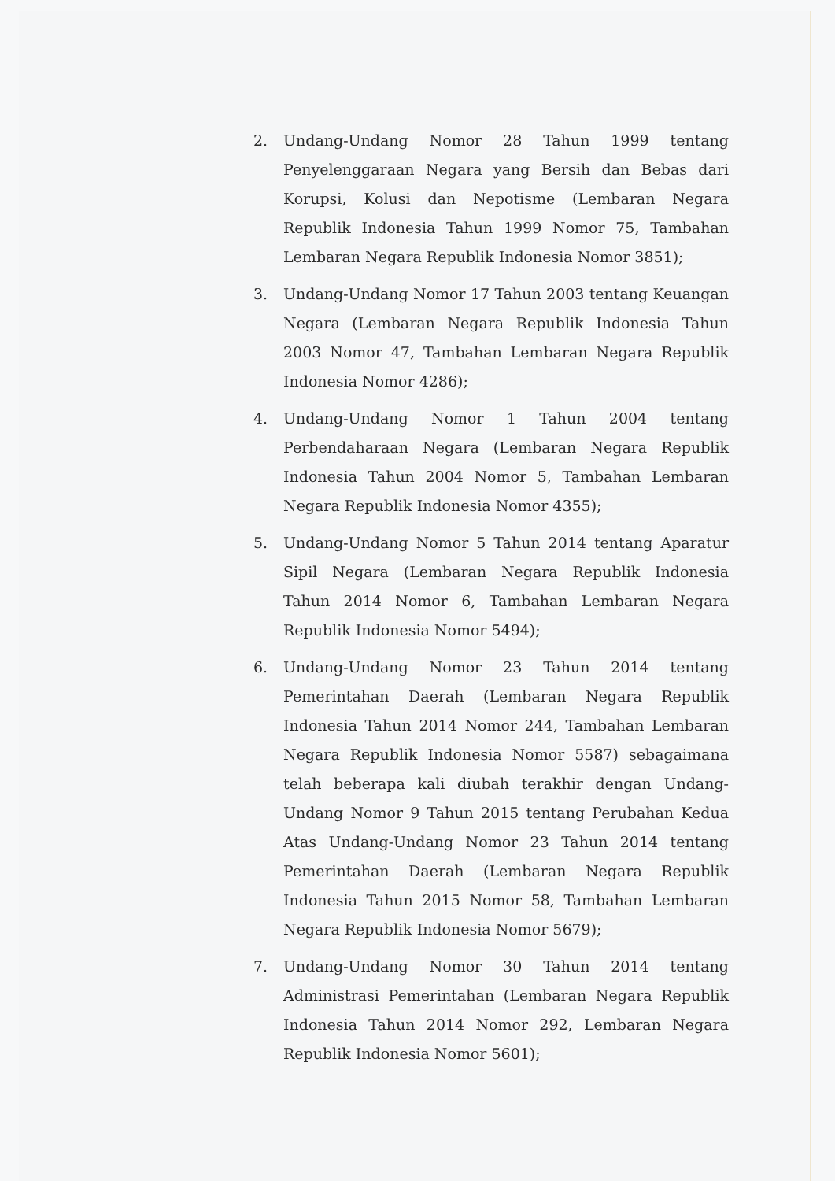2. Undang-Undang Nomor 28 Tahun 1999 tentang Penyelenggaraan Negara yang Bersih dan Bebas dari Korupsi, Kolusi dan Nepotisme (Lembaran Negara Republik Indonesia Tahun 1999 Nomor 75, Tambahan Lembaran Negara Republik Indonesia Nomor 3851);
3. Undang-Undang Nomor 17 Tahun 2003 tentang Keuangan Negara (Lembaran Negara Republik Indonesia Tahun 2003 Nomor 47, Tambahan Lembaran Negara Republik Indonesia Nomor 4286);
4. Undang-Undang Nomor 1 Tahun 2004 tentang Perbendaharaan Negara (Lembaran Negara Republik Indonesia Tahun 2004 Nomor 5, Tambahan Lembaran Negara Republik Indonesia Nomor 4355);
5. Undang-Undang Nomor 5 Tahun 2014 tentang Aparatur Sipil Negara (Lembaran Negara Republik Indonesia Tahun 2014 Nomor 6, Tambahan Lembaran Negara Republik Indonesia Nomor 5494);
6. Undang-Undang Nomor 23 Tahun 2014 tentang Pemerintahan Daerah (Lembaran Negara Republik Indonesia Tahun 2014 Nomor 244, Tambahan Lembaran Negara Republik Indonesia Nomor 5587) sebagaimana telah beberapa kali diubah terakhir dengan Undang-Undang Nomor 9 Tahun 2015 tentang Perubahan Kedua Atas Undang-Undang Nomor 23 Tahun 2014 tentang Pemerintahan Daerah (Lembaran Negara Republik Indonesia Tahun 2015 Nomor 58, Tambahan Lembaran Negara Republik Indonesia Nomor 5679);
7. Undang-Undang Nomor 30 Tahun 2014 tentang Administrasi Pemerintahan (Lembaran Negara Republik Indonesia Tahun 2014 Nomor 292, Lembaran Negara Republik Indonesia Nomor 5601);